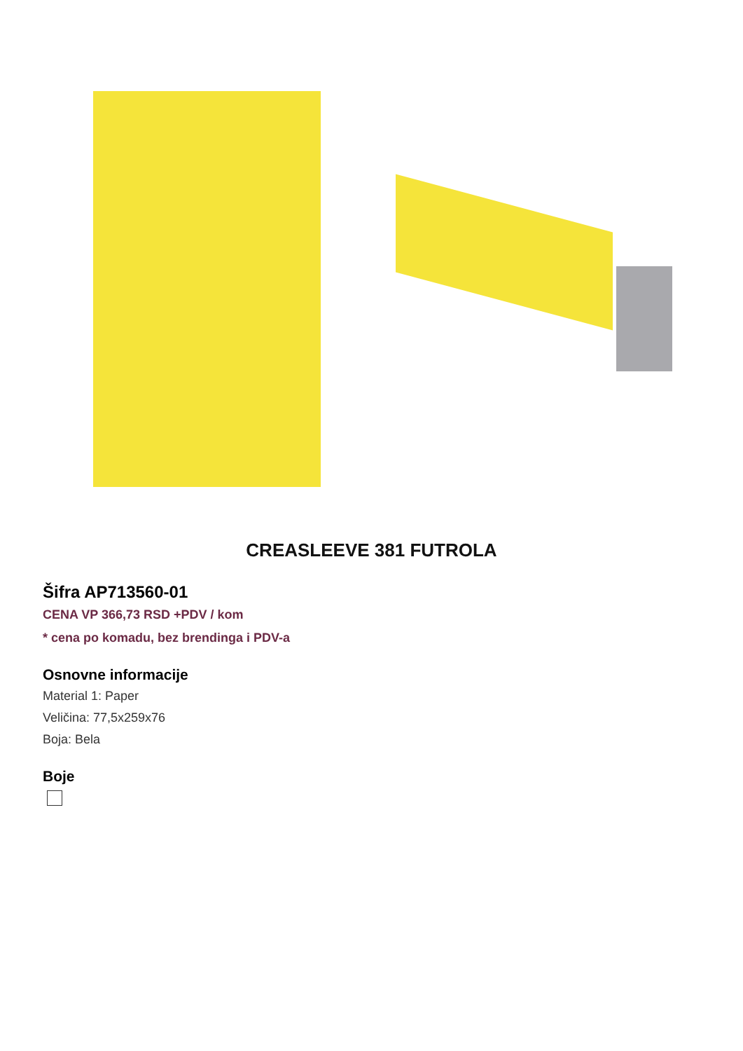CREASLEEVE 381 FUTROLA
Šifra AP713560-01
CENA VP 366,73 RSD +PDV / kom
* cena po komadu, bez brendinga i PDV-a
Osnovne informacije
Material 1: Paper
Veličina: 77,5x259x76
Boja: Bela
Boje